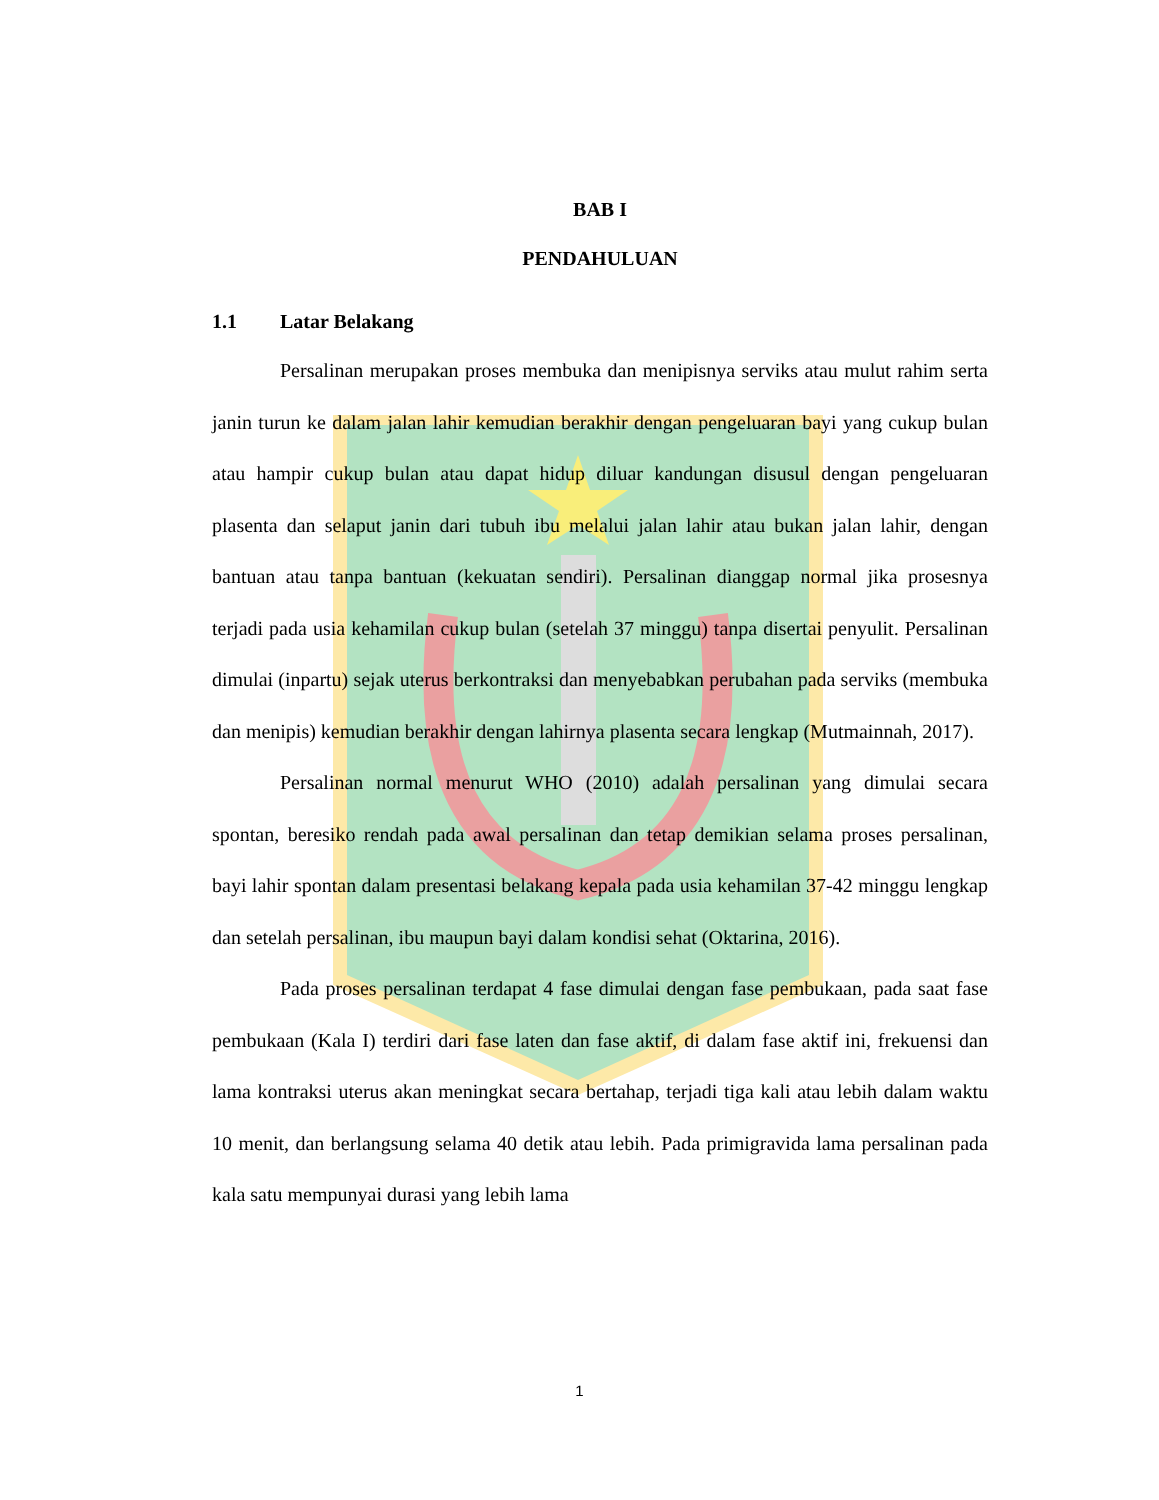BAB I
PENDAHULUAN
1.1 Latar Belakang
Persalinan merupakan proses membuka dan menipisnya serviks atau mulut rahim serta janin turun ke dalam jalan lahir kemudian berakhir dengan pengeluaran bayi yang cukup bulan atau hampir cukup bulan atau dapat hidup diluar kandungan disusul dengan pengeluaran plasenta dan selaput janin dari tubuh ibu melalui jalan lahir atau bukan jalan lahir, dengan bantuan atau tanpa bantuan (kekuatan sendiri). Persalinan dianggap normal jika prosesnya terjadi pada usia kehamilan cukup bulan (setelah 37 minggu) tanpa disertai penyulit. Persalinan dimulai (inpartu) sejak uterus berkontraksi dan menyebabkan perubahan pada serviks (membuka dan menipis) kemudian berakhir dengan lahirnya plasenta secara lengkap (Mutmainnah, 2017).
Persalinan normal menurut WHO (2010) adalah persalinan yang dimulai secara spontan, beresiko rendah pada awal persalinan dan tetap demikian selama proses persalinan, bayi lahir spontan dalam presentasi belakang kepala pada usia kehamilan 37-42 minggu lengkap dan setelah persalinan, ibu maupun bayi dalam kondisi sehat (Oktarina, 2016).
Pada proses persalinan terdapat 4 fase dimulai dengan fase pembukaan, pada saat fase pembukaan (Kala I) terdiri dari fase laten dan fase aktif, di dalam fase aktif ini, frekuensi dan lama kontraksi uterus akan meningkat secara bertahap, terjadi tiga kali atau lebih dalam waktu 10 menit, dan berlangsung selama 40 detik atau lebih. Pada primigravida lama persalinan pada kala satu mempunyai durasi yang lebih lama
1